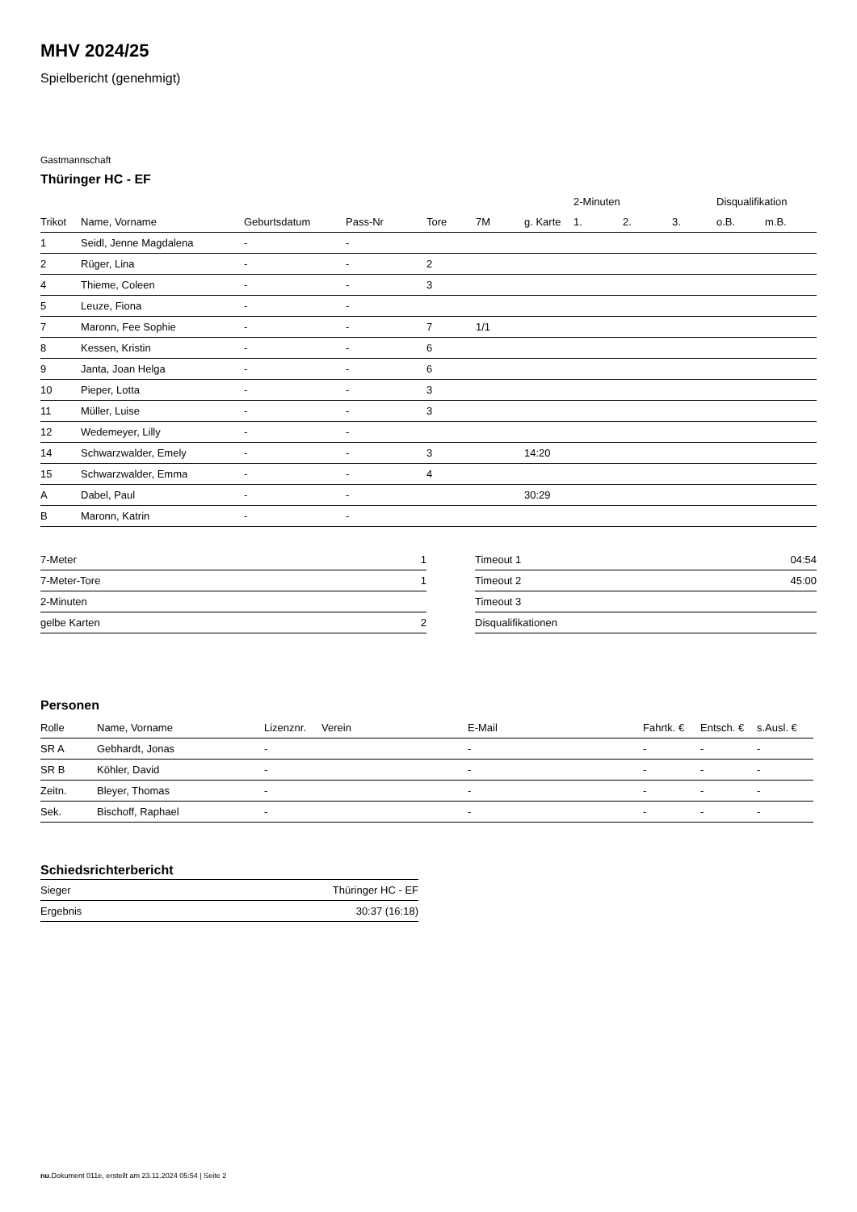MHV 2024/25
Spielbericht (genehmigt)
Gastmannschaft
Thüringer HC - EF
| | | | | | | | 2-Minuten | | | Disqualifikation | |
| --- | --- | --- | --- | --- | --- | --- | --- | --- | --- | --- | --- |
| Trikot | Name, Vorname | Geburtsdatum | Pass-Nr | Tore | 7M | g. Karte | 1. | 2. | 3. | o.B. | m.B. |
| 1 | Seidl, Jenne Magdalena | - | - | | | | | | | | |
| 2 | Rüger, Lina | - | - | 2 | | | | | | | |
| 4 | Thieme, Coleen | - | - | 3 | | | | | | | |
| 5 | Leuze, Fiona | - | - | | | | | | | | |
| 7 | Maronn, Fee Sophie | - | - | 7 | 1/1 | | | | | | |
| 8 | Kessen, Kristin | - | - | 6 | | | | | | | |
| 9 | Janta, Joan Helga | - | - | 6 | | | | | | | |
| 10 | Pieper, Lotta | - | - | 3 | | | | | | | |
| 11 | Müller, Luise | - | - | 3 | | | | | | | |
| 12 | Wedemeyer, Lilly | - | - | | | | | | | | |
| 14 | Schwarzwalder, Emely | - | - | 3 | | 14:20 | | | | | |
| 15 | Schwarzwalder, Emma | - | - | 4 | | | | | | | |
| A | Dabel, Paul | - | - | | | 30:29 | | | | | |
| B | Maronn, Katrin | - | - | | | | | | | | |
| 7-Meter | 1 |
| 7-Meter-Tore | 1 |
| 2-Minuten | |
| gelbe Karten | 2 |
| Timeout 1 | 04:54 |
| Timeout 2 | 45:00 |
| Timeout 3 | |
| Disqualifikationen | |
Personen
| Rolle | Name, Vorname | Lizenznr. | Verein | E-Mail | Fahrtk. € | Entsch. € | s.Ausl. € |
| --- | --- | --- | --- | --- | --- | --- | --- |
| SR A | Gebhardt, Jonas | - | | - | - | - | - |
| SR B | Köhler, David | - | | - | - | - | - |
| Zeitn. | Bleyer, Thomas | - | | - | - | - | - |
| Sek. | Bischoff, Raphael | - | | - | - | - | - |
Schiedsrichterbericht
| Sieger | Thüringer HC - EF |
| Ergebnis | 30:37 (16:18) |
nu.Dokument 011e, erstellt am 23.11.2024 05:54 | Seite 2